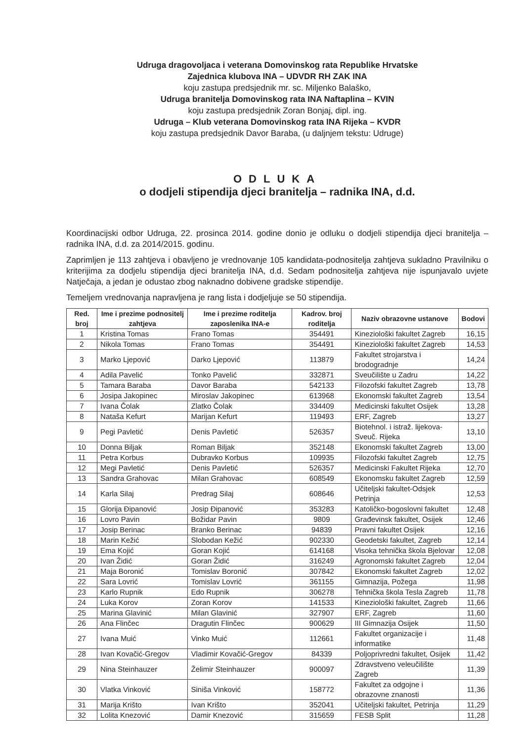Udruga dragovoljaca i veterana Domovinskog rata Republike Hrvatske
Zajednica klubova INA – UDVDR RH ZAK INA
koju zastupa predsjednik mr. sc. Miljenko Balaško,
Udruga branitelja Domovinskog rata INA Naftaplina – KVIN
koju zastupa predsjednik Zoran Bonjaj, dipl. ing.
Udruga – Klub veterana Domovinskog rata INA Rijeka – KVDR
koju zastupa predsjednik Davor Baraba, (u daljnjem tekstu: Udruge)
ODLUKA
o dodjeli stipendija djeci branitelja – radnika INA, d.d.
Koordinacijski odbor Udruga, 22. prosinca 2014. godine donio je odluku o dodjeli stipendija djeci branitelja – radnika INA, d.d. za 2014/2015. godinu.
Zaprimljen je 113 zahtjeva i obavljeno je vrednovanje 105 kandidata-podnositelja zahtjeva sukladno Pravilniku o kriterijima za dodjelu stipendija djeci branitelja INA, d.d. Sedam podnositelja zahtjeva nije ispunjavalo uvjete Natječaja, a jedan je odustao zbog naknadno dobivene gradske stipendije.
Temeljem vrednovanja napravljena je rang lista i dodjeljuje se 50 stipendija.
| Red. broj | Ime i prezime podnositelj zahtjeva | Ime i prezime roditelja zaposlenika INA-e | Kadrov. broj roditelja | Naziv obrazovne ustanove | Bodovi |
| --- | --- | --- | --- | --- | --- |
| 1 | Kristina Tomas | Frano Tomas | 354491 | Kineziološki fakultet Zagreb | 16,15 |
| 2 | Nikola Tomas | Frano Tomas | 354491 | Kineziološki fakultet Zagreb | 14,53 |
| 3 | Marko Ljepović | Darko Ljepović | 113879 | Fakultet strojarstva i brodogradnje | 14,24 |
| 4 | Adila Pavelić | Tonko Pavelić | 332871 | Sveučilište u Zadru | 14,22 |
| 5 | Tamara Baraba | Davor Baraba | 542133 | Filozofski fakultet Zagreb | 13,78 |
| 6 | Josipa Jakopinec | Miroslav Jakopinec | 613968 | Ekonomski fakultet Zagreb | 13,54 |
| 7 | Ivana Čolak | Zlatko Čolak | 334409 | Medicinski fakultet Osijek | 13,28 |
| 8 | Nataša Kefurt | Marijan Kefurt | 119493 | ERF, Zagreb | 13,27 |
| 9 | Pegi Pavletić | Denis Pavletić | 526357 | Biotehnol. i istraž. lijekova-Sveuč. Rijeka | 13,10 |
| 10 | Donna Biljak | Roman Biljak | 352148 | Ekonomski fakultet Zagreb | 13,00 |
| 11 | Petra Korbus | Dubravko Korbus | 109935 | Filozofski fakultet Zagreb | 12,75 |
| 12 | Megi Pavletić | Denis Pavletić | 526357 | Medicinski Fakultet Rijeka | 12,70 |
| 13 | Sandra Grahovac | Milan Grahovac | 608549 | Ekonomsku fakultet Zagreb | 12,59 |
| 14 | Karla Silaj | Predrag Silaj | 608646 | Učiteljski fakultet-Odsjek Petrinja | 12,53 |
| 15 | Glorija Đipanović | Josip Đipanović | 353283 | Katoličko-bogoslovni fakultet | 12,48 |
| 16 | Lovro Pavin | Božidar Pavin | 9809 | Građevinsk fakultet, Osijek | 12,46 |
| 17 | Josip Berinac | Branko Berinac | 94839 | Pravni fakultet Osijek | 12,16 |
| 18 | Marin Kežić | Slobodan Kežić | 902330 | Geodetski fakultet, Zagreb | 12,14 |
| 19 | Ema Kojić | Goran Kojić | 614168 | Visoka tehnička škola Bjelovar | 12,08 |
| 20 | Ivan Židić | Goran Židić | 316249 | Agronomski fakultet Zagreb | 12,04 |
| 21 | Maja Boronić | Tomislav Boronić | 307842 | Ekonomski fakultet Zagreb | 12,02 |
| 22 | Sara Lovrić | Tomislav Lovrić | 361155 | Gimnazija, Požega | 11,98 |
| 23 | Karlo Rupnik | Edo Rupnik | 306278 | Tehnička škola Tesla Zagreb | 11,78 |
| 24 | Luka Korov | Zoran Korov | 141533 | Kineziološki fakultet, Zagreb | 11,66 |
| 25 | Marina Glavinić | Milan Glavinić | 327907 | ERF, Zagreb | 11,60 |
| 26 | Ana Flinčec | Dragutin Flinčec | 900629 | III Gimnazija Osijek | 11,50 |
| 27 | Ivana Muić | Vinko Muić | 112661 | Fakultet organizacije i informatike | 11,48 |
| 28 | Ivan Kovačić-Gregov | Vladimir Kovačić-Gregov | 84339 | Poljoprivredni fakultet, Osijek | 11,42 |
| 29 | Nina Steinhauzer | Želimir Steinhauzer | 900097 | Zdravstveno veleučilište Zagreb | 11,39 |
| 30 | Vlatka Vinković | Siniša Vinković | 158772 | Fakultet za odgojne i obrazovne znanosti | 11,36 |
| 31 | Marija Krišto | Ivan Krišto | 352041 | Učiteljski fakultet, Petrinja | 11,29 |
| 32 | Lolita Knezović | Damir Knezović | 315659 | FESB Split | 11,28 |